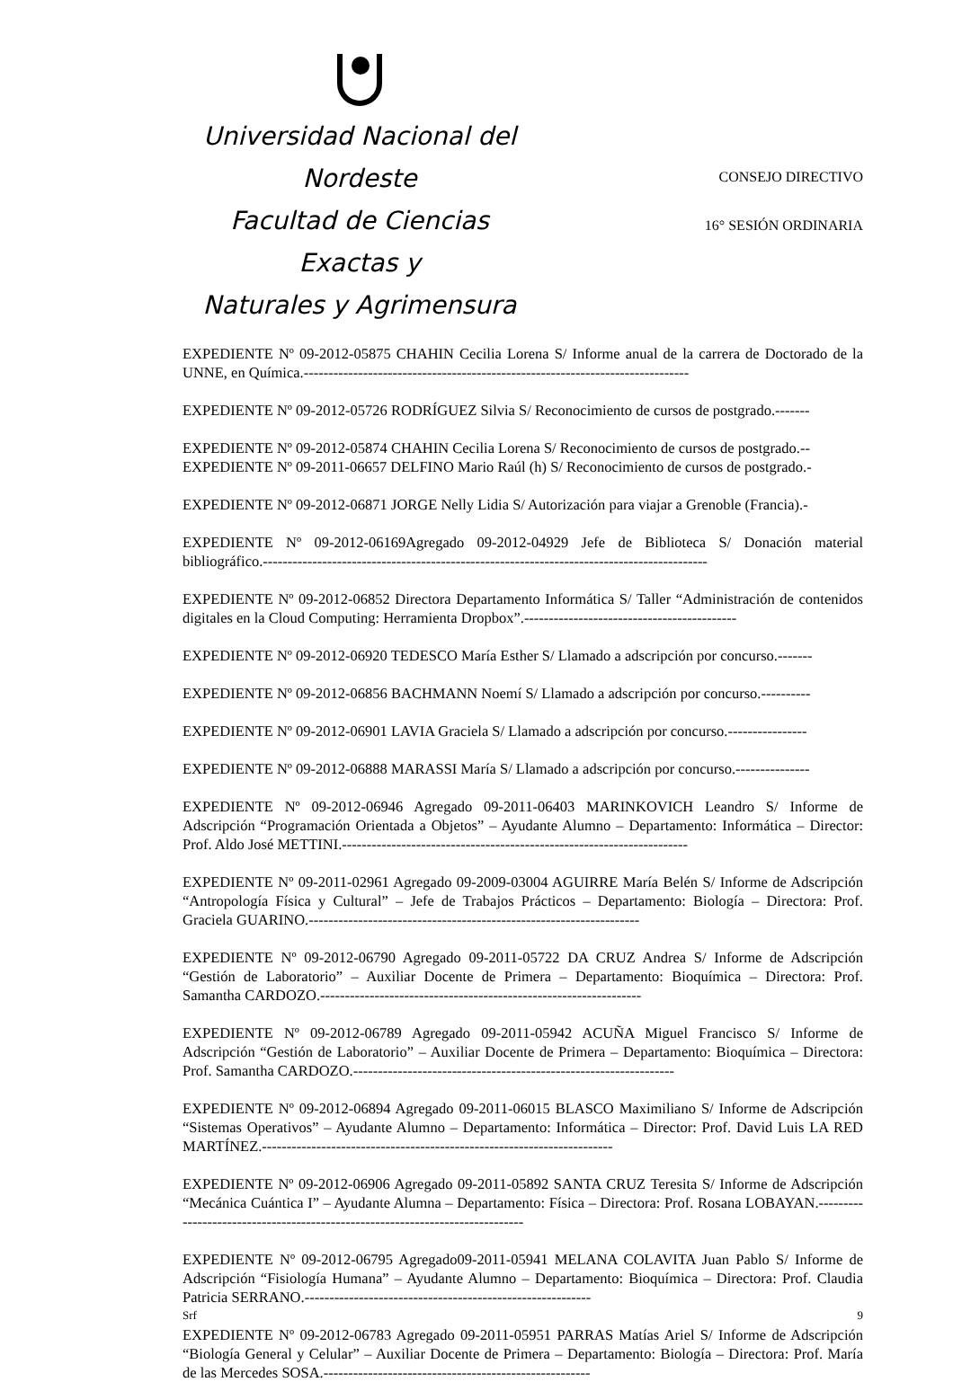Universidad Nacional del Nordeste
Facultad de Ciencias Exactas y
Naturales y Agrimensura
CONSEJO DIRECTIVO
16° SESIÓN ORDINARIA
EXPEDIENTE Nº 09-2012-05875 CHAHIN Cecilia Lorena S/ Informe anual de la carrera de Doctorado de la UNNE, en Química.------------------------------------------------------------------------------
EXPEDIENTE Nº 09-2012-05726 RODRÍGUEZ Silvia S/ Reconocimiento de cursos de postgrado.-------
EXPEDIENTE Nº 09-2012-05874 CHAHIN Cecilia Lorena S/ Reconocimiento de cursos de postgrado.--
EXPEDIENTE Nº 09-2011-06657 DELFINO Mario Raúl (h) S/ Reconocimiento de cursos de postgrado.-
EXPEDIENTE Nº 09-2012-06871 JORGE Nelly Lidia S/ Autorización para viajar a Grenoble (Francia).-
EXPEDIENTE Nº 09-2012-06169Agregado 09-2012-04929 Jefe de Biblioteca S/ Donación material bibliográfico.------------------------------------------------------------------------------------------
EXPEDIENTE Nº 09-2012-06852 Directora Departamento Informática S/ Taller “Administración de contenidos digitales en la Cloud Computing: Herramienta Dropbox”.-------------------------------------------
EXPEDIENTE Nº 09-2012-06920 TEDESCO María Esther S/ Llamado a adscripción por concurso.-------
EXPEDIENTE Nº 09-2012-06856 BACHMANN Noemí S/ Llamado a adscripción por concurso.----------
EXPEDIENTE Nº 09-2012-06901 LAVIA Graciela S/ Llamado a adscripción por concurso.----------------
EXPEDIENTE Nº 09-2012-06888 MARASSI María S/ Llamado a adscripción por concurso.---------------
EXPEDIENTE Nº 09-2012-06946 Agregado 09-2011-06403 MARINKOVICH Leandro S/ Informe de Adscripción “Programación Orientada a Objetos” – Ayudante Alumno – Departamento: Informática – Director: Prof. Aldo José METTINI.----------------------------------------------------------------------
EXPEDIENTE Nº 09-2011-02961 Agregado 09-2009-03004 AGUIRRE María Belén S/ Informe de Adscripción “Antropología Física y Cultural” – Jefe de Trabajos Prácticos – Departamento: Biología – Directora: Prof. Graciela GUARINO.-------------------------------------------------------------------
EXPEDIENTE Nº 09-2012-06790 Agregado 09-2011-05722 DA CRUZ Andrea S/ Informe de Adscripción “Gestión de Laboratorio” – Auxiliar Docente de Primera – Departamento: Bioquímica – Directora: Prof. Samantha CARDOZO.-----------------------------------------------------------------
EXPEDIENTE Nº 09-2012-06789 Agregado 09-2011-05942 ACUÑA Miguel Francisco S/ Informe de Adscripción “Gestión de Laboratorio” – Auxiliar Docente de Primera – Departamento: Bioquímica – Directora: Prof. Samantha CARDOZO.-----------------------------------------------------------------
EXPEDIENTE Nº 09-2012-06894 Agregado 09-2011-06015 BLASCO Maximiliano S/ Informe de Adscripción “Sistemas Operativos” – Ayudante Alumno – Departamento: Informática – Director: Prof. David Luis LA RED MARTÍNEZ.-----------------------------------------------------------------------
EXPEDIENTE Nº 09-2012-06906 Agregado 09-2011-05892 SANTA CRUZ Teresita S/ Informe de Adscripción “Mecánica Cuántica I” – Ayudante Alumna – Departamento: Física – Directora: Prof. Rosana LOBAYAN.------------------------------------------------------------------------------
EXPEDIENTE Nº 09-2012-06795 Agregado09-2011-05941 MELANA COLAVITA Juan Pablo S/ Informe de Adscripción “Fisiología Humana” – Ayudante Alumno – Departamento: Bioquímica – Directora: Prof. Claudia Patricia SERRANO.----------------------------------------------------------
EXPEDIENTE Nº 09-2012-06783 Agregado 09-2011-05951 PARRAS Matías Ariel S/ Informe de Adscripción “Biología General y Celular” – Auxiliar Docente de Primera – Departamento: Biología – Directora: Prof. María de las Mercedes SOSA.------------------------------------------------------
Srf 9